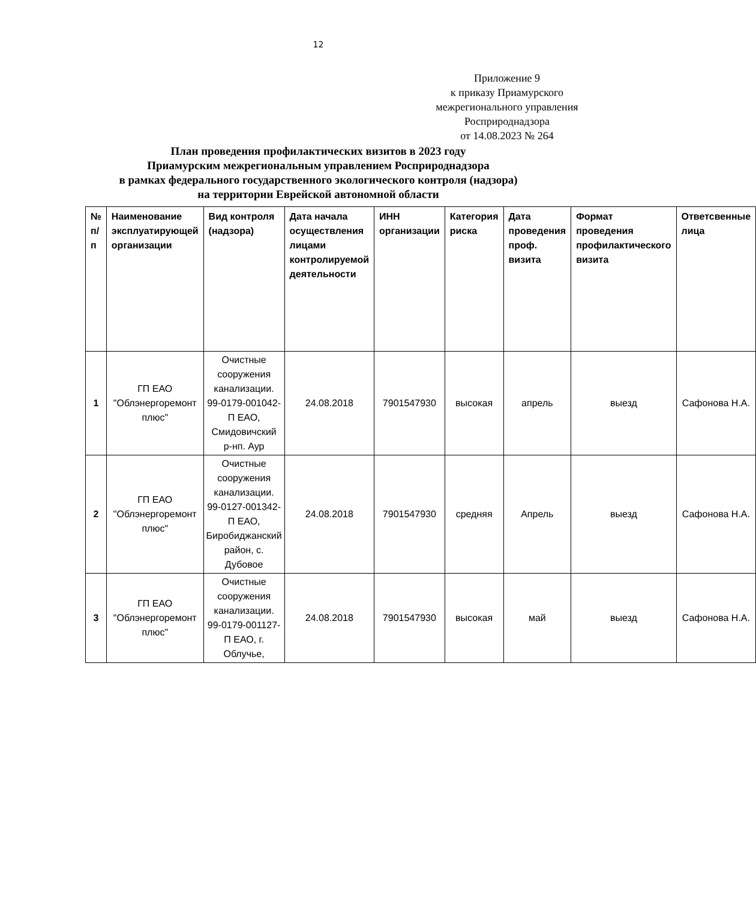12
Приложение 9
к приказу Приамурского межрегионального управления Росприроднадзора
от 14.08.2023 № 264
План проведения профилактических визитов в 2023 году
Приамурским межрегиональным управлением Росприроднадзора
в рамках федерального государственного экологического контроля (надзора)
на территории Еврейской автономной области
| № п/п | Наименование эксплуатирующей организации | Вид контроля (надзора) | Дата начала осуществления лицами контролируемой деятельности | ИНН организации | Категория риска | Дата проведения проф. визита | Формат проведения профилактического визита | Ответсвенные лица |
| --- | --- | --- | --- | --- | --- | --- | --- | --- |
| 1 | ГП ЕАО "Облэнергоремонт плюс" | Очистные сооружения канализации. 99-0179-001042-П ЕАО, Смидовичский р-нп. Аур | 24.08.2018 | 7901547930 | высокая | апрель | выезд | Сафонова Н.А. |
| 2 | ГП ЕАО "Облэнергоремонт плюс" | Очистные сооружения канализации. 99-0127-001342-П ЕАО, Биробиджанский район, с. Дубовое | 24.08.2018 | 7901547930 | средняя | Апрель | выезд | Сафонова Н.А. |
| 3 | ГП ЕАО "Облэнергоремонт плюс" | Очистные сооружения канализации. 99-0179-001127-П ЕАО, г. Облучье, | 24.08.2018 | 7901547930 | высокая | май | выезд | Сафонова Н.А. |